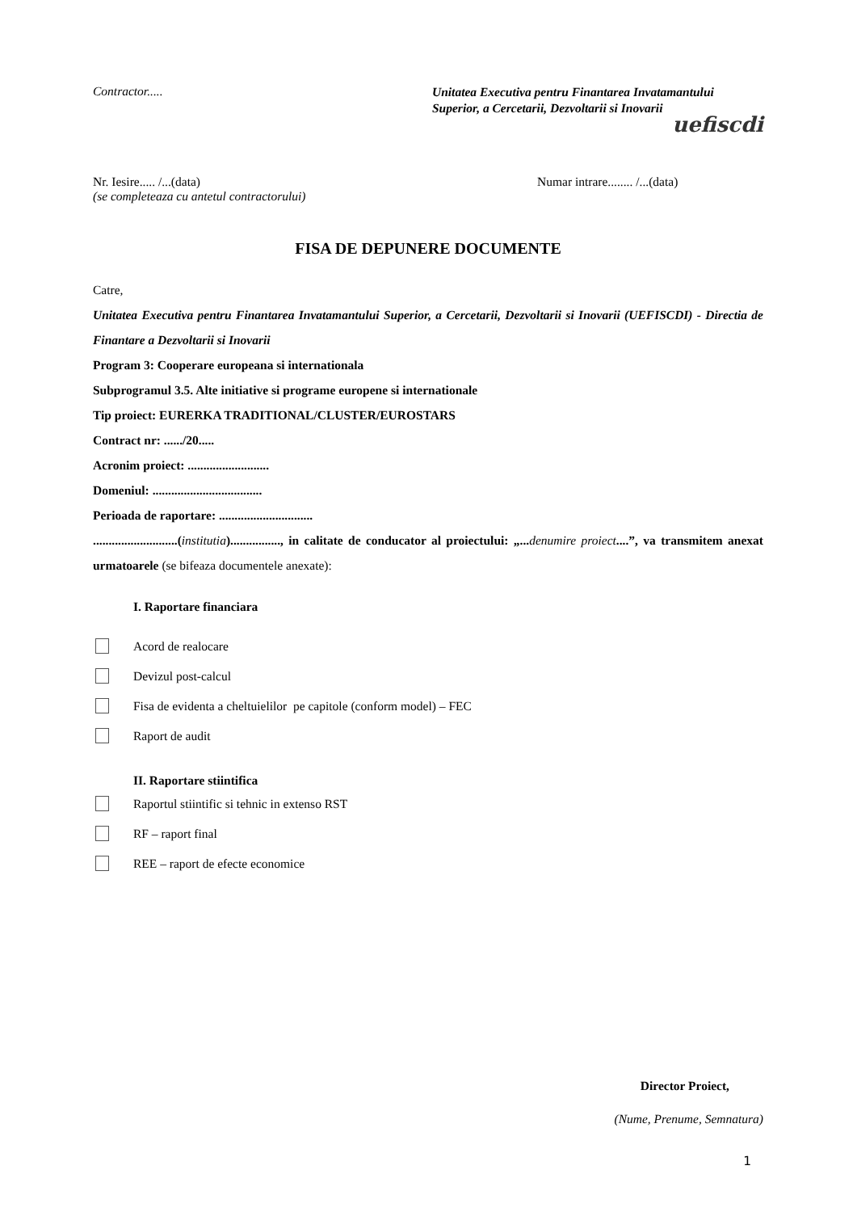Contractor.....
Unitatea Executiva pentru Finantarea Invatamantului Superior, a Cercetarii, Dezvoltarii si Inovarii
uefiscdi
Nr. Iesire..... /...(data)
(se completeaza cu antetul contractorului)
Numar intrare........ /...(data)
FISA DE DEPUNERE DOCUMENTE
Catre,
Unitatea Executiva pentru Finantarea Invatamantului Superior, a Cercetarii, Dezvoltarii si Inovarii (UEFISCDI) - Directia de Finantare a Dezvoltarii si Inovarii
Program 3: Cooperare europeana si internationala
Subprogramul 3.5. Alte initiative si programe europene si internationale
Tip proiect: EURERKA TRADITIONAL/CLUSTER/EUROSTARS
Contract nr: ....../20.....
Acronim proiect: ..........................
Domeniul: ...................................
Perioada de raportare: ..............................
...........................(institutia)................, in calitate de conducator al proiectului: „... denumire proiect....”, va transmitem anexat urmatoarele (se bifeaza documentele anexate):
I. Raportare financiara
Acord de realocare
Devizul post-calcul
Fisa de evidenta a cheltuielilor pe capitole (conform model) – FEC
Raport de audit
II. Raportare stiintifica
Raportul stiintific si tehnic in extenso RST
RF – raport final
REE – raport de efecte economice
Director Proiect,
(Nume, Prenume, Semnatura)
1